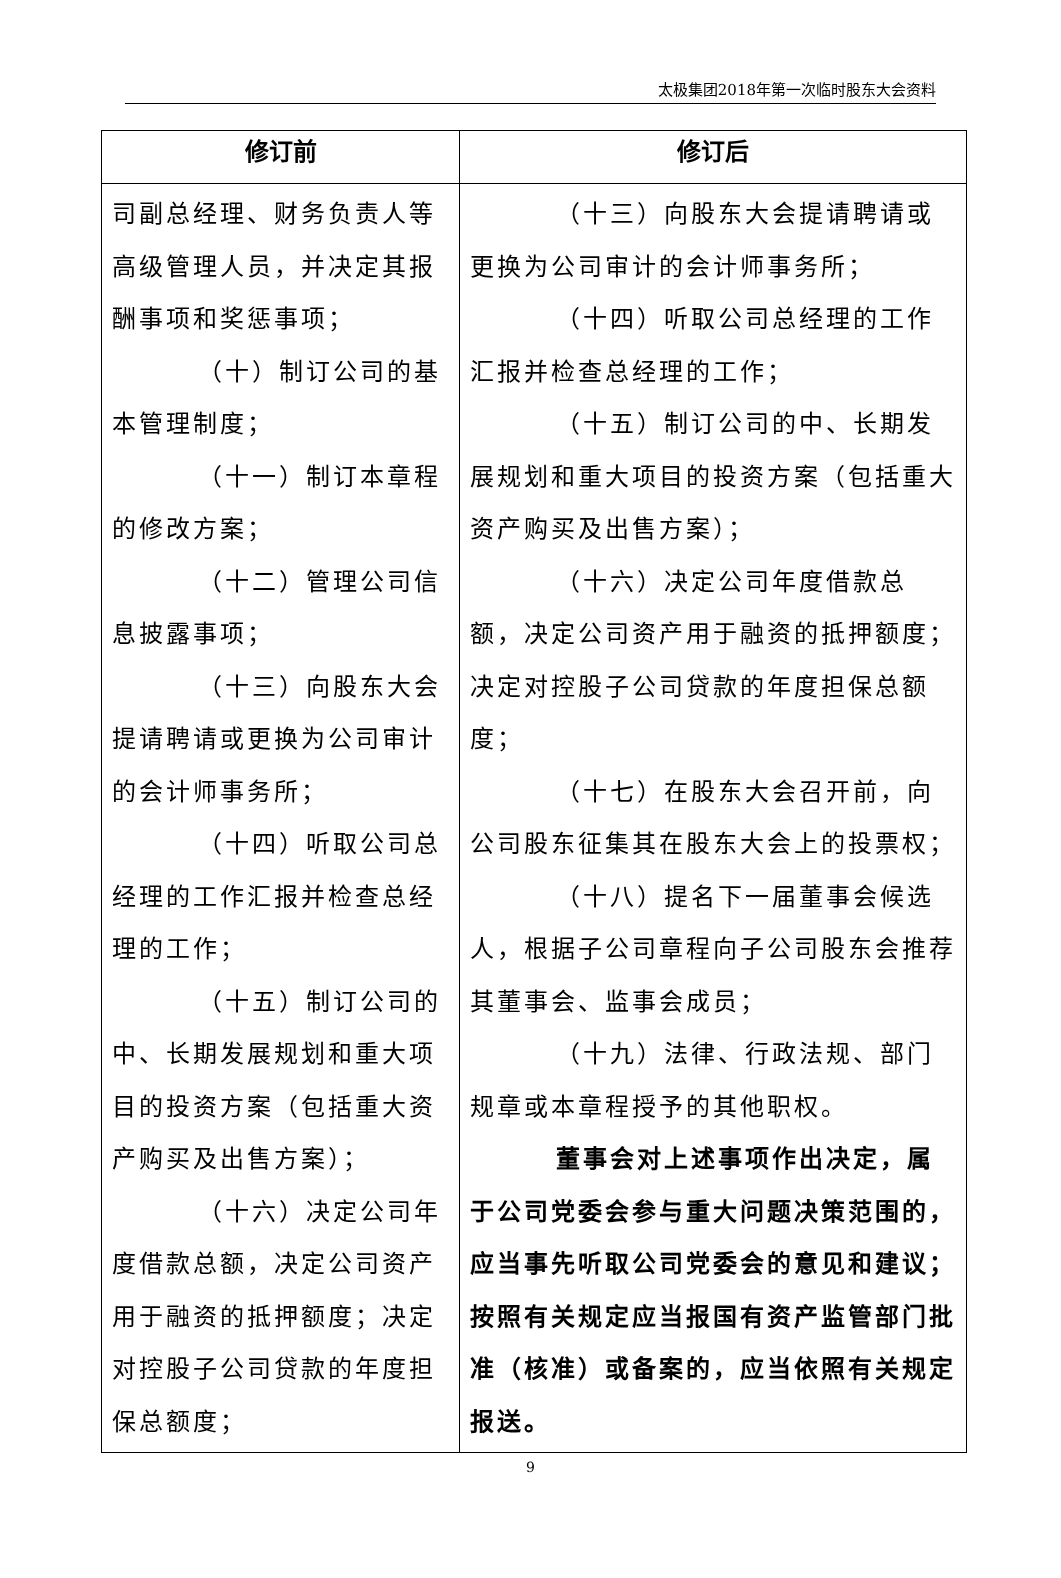太极集团2018年第一次临时股东大会资料
| 修订前 | 修订后 |
| --- | --- |
| 司副总经理、财务负责人等高级管理人员，并决定其报酬事项和奖惩事项； （十）制订公司的基本管理制度； （十一）制订本章程的修改方案； （十二）管理公司信息披露事项； （十三）向股东大会提请聘请或更换为公司审计的会计师事务所； （十四）听取公司总经理的工作汇报并检查总经理的工作； （十五）制订公司的中、长期发展规划和重大项目的投资方案（包括重大资产购买及出售方案）； （十六）决定公司年度借款总额，决定公司资产用于融资的抵押额度；决定对控股子公司贷款的年度担保总额度； | （十三）向股东大会提请聘请或更换为公司审计的会计师事务所； （十四）听取公司总经理的工作汇报并检查总经理的工作； （十五）制订公司的中、长期发展规划和重大项目的投资方案（包括重大资产购买及出售方案）； （十六）决定公司年度借款总额，决定公司资产用于融资的抵押额度；决定对控股子公司贷款的年度担保总额度； （十七）在股东大会召开前，向公司股东征集其在股东大会上的投票权； （十八）提名下一届董事会候选人，根据子公司章程向子公司股东会推荐其董事会、监事会成员； （十九）法律、行政法规、部门规章或本章程授予的其他职权。 董事会对上述事项作出决定，属于公司党委会参与重大问题决策范围的，应当事先听取公司党委会的意见和建议；按照有关规定应当报国有资产监管部门批准（核准）或备案的，应当依照有关规定报送。 |
9